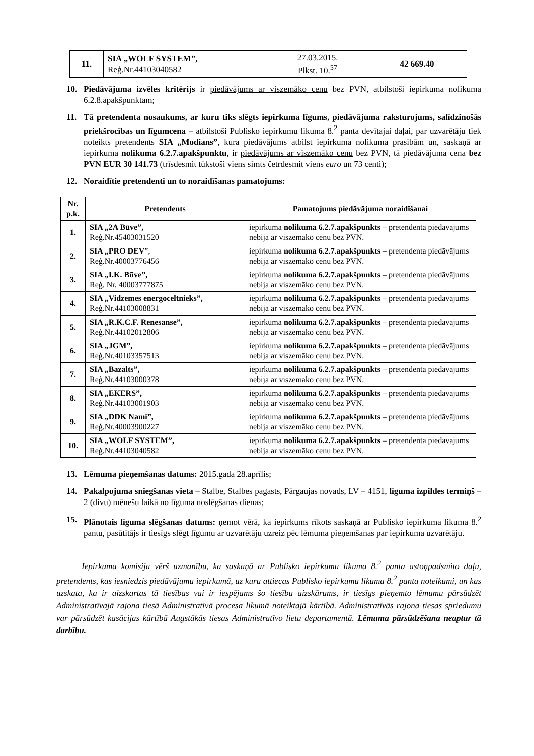| 11. | SIA „WOLF SYSTEM”, Reģ.Nr.44103040582 | 27.03.2015. Plkst. 10.<sup>57</sup> | 42 669.40 |
10. Piedāvājuma izvēles kritērijs ir piedāvājums ar viszemāko cenu bez PVN, atbilstoši iepirkuma nolikuma 6.2.8.apakšpunktam;
11. Tā pretendenta nosaukums, ar kuru tiks slēgts iepirkuma līgums, piedāvājuma raksturojums, salīdzinošās priekšrocības un līgumcena – atbilstoši Publisko iepirkumu likuma 8.<sup>2</sup> panta devītajai daļai, par uzvarētāju tiek noteikts pretendents SIA „Modians”, kura piedāvājums atbilst iepirkuma nolikuma prasībām un, saskaņā ar iepirkuma nolikuma 6.2.7.apakšpunktu, ir piedāvājums ar viszemāko cenu bez PVN, tā piedāvājuma cena bez PVN EUR 30 141.73 (trīsdesmit tūkstoši viens simts četrdesmit viens euro un 73 centi);
12. Noraidītie pretendenti un to noraidīšanas pamatojums:
| Nr. p.k. | Pretendents | Pamatojums piedāvājuma noraidīšanai |
| --- | --- | --- |
| 1. | SIA „2A Būve”, Reģ.Nr.45403031520 | iepirkuma nolikuma 6.2.7.apakšpunkts – pretendenta piedāvājums nebija ar viszemāko cenu bez PVN. |
| 2. | SIA „PRO DEV ”, Reģ.Nr.40003776456 | iepirkuma nolikuma 6.2.7.apakšpunkts – pretendenta piedāvājums nebija ar viszemāko cenu bez PVN. |
| 3. | SIA „I.K. Būve”, Reģ. Nr. 40003777875 | iepirkuma nolikuma 6.2.7.apakšpunkts – pretendenta piedāvājums nebija ar viszemāko cenu bez PVN. |
| 4. | SIA „Vidzemes energoceltnieks”, Reģ.Nr.44103008831 | iepirkuma nolikuma 6.2.7.apakšpunkts – pretendenta piedāvājums nebija ar viszemāko cenu bez PVN. |
| 5. | SIA „R.K.C.F. Renesanse”, Reģ.Nr.44102012806 | iepirkuma nolikuma 6.2.7.apakšpunkts – pretendenta piedāvājums nebija ar viszemāko cenu bez PVN. |
| 6. | SIA „JGM”, Reģ.Nr.40103357513 | iepirkuma nolikuma 6.2.7.apakšpunkts – pretendenta piedāvājums nebija ar viszemāko cenu bez PVN. |
| 7. | SIA „Bazalts”, Reģ.Nr.44103000378 | iepirkuma nolikuma 6.2.7.apakšpunkts – pretendenta piedāvājums nebija ar viszemāko cenu bez PVN. |
| 8. | SIA „EKERS”, Reģ.Nr.44103001903 | iepirkuma nolikuma 6.2.7.apakšpunkts – pretendenta piedāvājums nebija ar viszemāko cenu bez PVN. |
| 9. | SIA „DDK Nami”, Reģ.Nr.40003900227 | iepirkuma nolikuma 6.2.7.apakšpunkts – pretendenta piedāvājums nebija ar viszemāko cenu bez PVN. |
| 10. | SIA „WOLF SYSTEM”, Reģ.Nr.44103040582 | iepirkuma nolikuma 6.2.7.apakšpunkts – pretendenta piedāvājums nebija ar viszemāko cenu bez PVN. |
13. Lēmuma pieņemšanas datums: 2015.gada 28.aprīlis;
14. Pakalpojuma sniegšanas vieta – Stalbe, Stalbes pagasts, Pārgaujas novads, LV – 4151, līguma izpildes termiņš – 2 (divu) mēnešu laikā no līguma noslēgšanas dienas;
15. Plānotais līguma slēgšanas datums: ņemot vērā, ka iepirkums rīkots saskaņā ar Publisko iepirkuma likuma 8.<sup>2</sup> pantu, pasūtītājs ir tiesīgs slēgt līgumu ar uzvarētāju uzreiz pēc lēmuma pieņemšanas par iepirkuma uzvarētāju.
Iepirkuma komisija vērš uzmanību, ka saskaņā ar Publisko iepirkumu likuma 8.<sup>2</sup> panta astoņpadsmito daļu, pretendents, kas iesniedzis piedāvājumu iepirkumā, uz kuru attiecas Publisko iepirkumu likuma 8.<sup>2</sup> panta noteikumi, un kas uzskata, ka ir aizskartas tā tiesības vai ir iespējams šo tiesību aizskārums, ir tiesīgs pieņemto lēmumu pārsūdzēt Administratīvajā rajona tiesā Administratīvā procesa likumā noteiktajā kārtībā. Administratīvās rajona tiesas spriedumu var pārsūdzēt kasācijas kārtībā Augstākās tiesas Administratīvo lietu departamentā. Lēmuma pārsūdzēšana neaptur tā darbību.